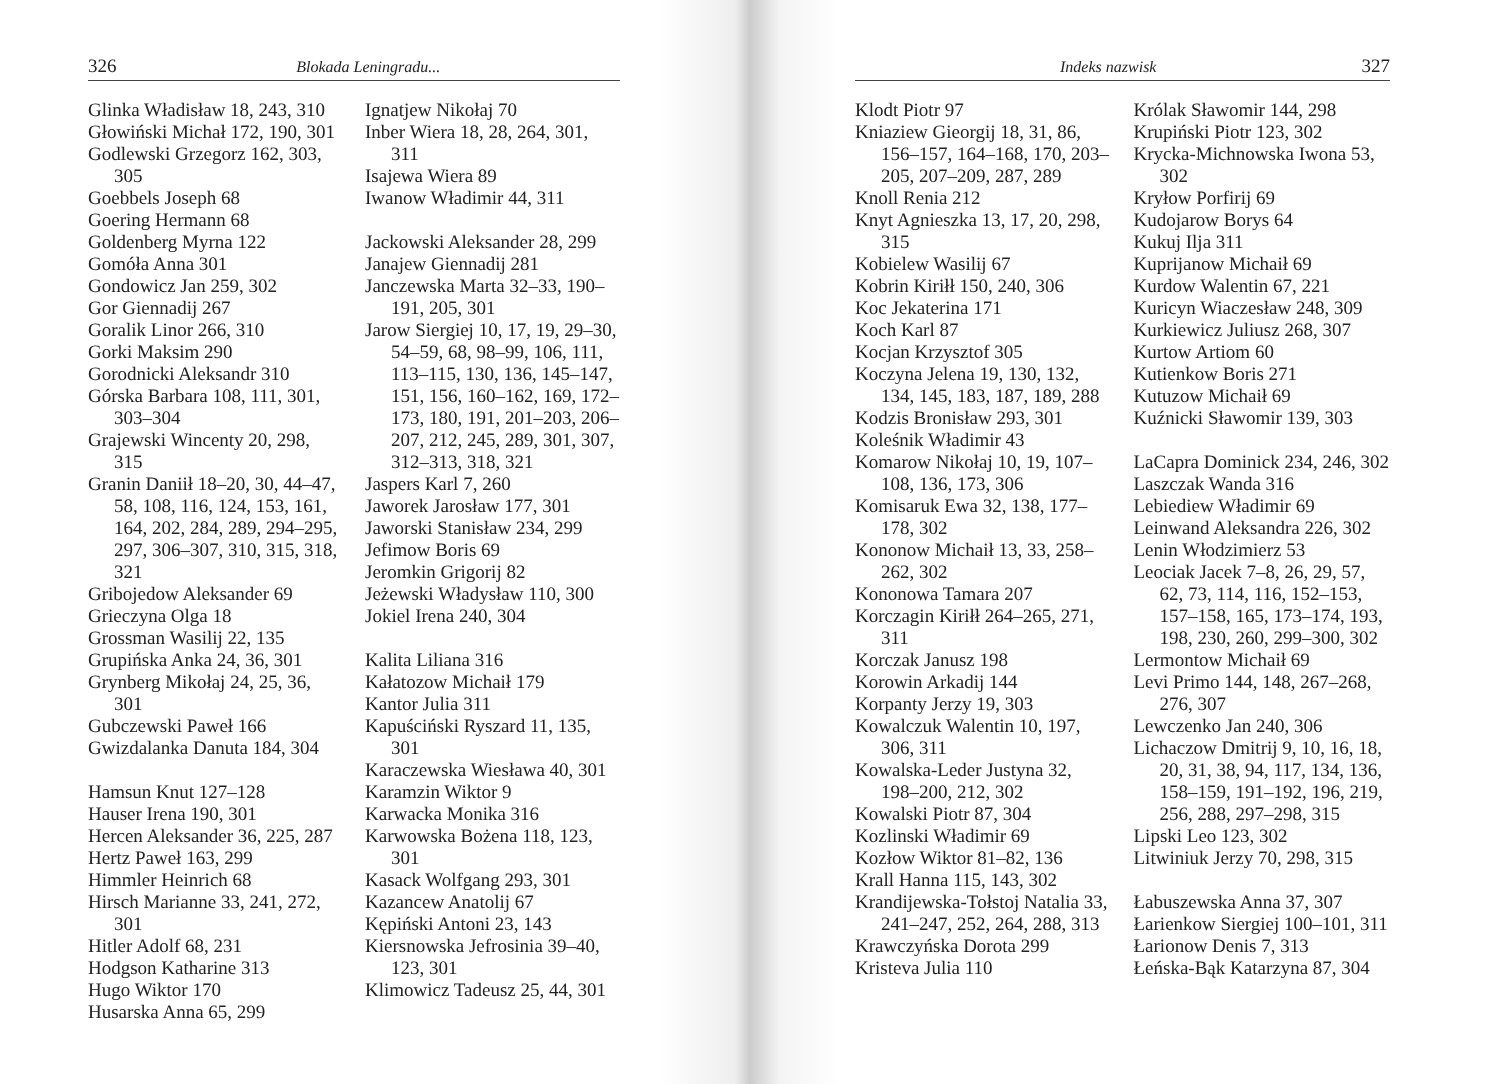326 Blokada Leningradu...
Glinka Władisław 18, 243, 310
Głowiński Michał 172, 190, 301
Godlewski Grzegorz 162, 303, 305
Goebbels Joseph 68
Goering Hermann 68
Goldenberg Myrna 122
Gomóła Anna 301
Gondowicz Jan 259, 302
Gor Giennadij 267
Goralik Linor 266, 310
Gorki Maksim 290
Gorodnicki Aleksandr 310
Górska Barbara 108, 111, 301, 303–304
Grajewski Wincenty 20, 298, 315
Granin Daniił 18–20, 30, 44–47, 58, 108, 116, 124, 153, 161, 164, 202, 284, 289, 294–295, 297, 306–307, 310, 315, 318, 321
Gribojedow Aleksander 69
Grieczyna Olga 18
Grossman Wasilij 22, 135
Grupińska Anka 24, 36, 301
Grynberg Mikołaj 24, 25, 36, 301
Gubczewski Paweł 166
Gwizdalanka Danuta 184, 304
Hamsun Knut 127–128
Hauser Irena 190, 301
Hercen Aleksander 36, 225, 287
Hertz Paweł 163, 299
Himmler Heinrich 68
Hirsch Marianne 33, 241, 272, 301
Hitler Adolf 68, 231
Hodgson Katharine 313
Hugo Wiktor 170
Husarska Anna 65, 299
Ignatjew Nikołaj 70
Inber Wiera 18, 28, 264, 301, 311
Isajewa Wiera 89
Iwanow Władimir 44, 311
Jackowski Aleksander 28, 299
Janajew Giennadij 281
Janczewska Marta 32–33, 190–191, 205, 301
Jarow Siergiej 10, 17, 19, 29–30, 54–59, 68, 98–99, 106, 111, 113–115, 130, 136, 145–147, 151, 156, 160–162, 169, 172–173, 180, 191, 201–203, 206–207, 212, 245, 289, 301, 307, 312–313, 318, 321
Jaspers Karl 7, 260
Jaworek Jarosław 177, 301
Jaworski Stanisław 234, 299
Jefimow Boris 69
Jeromkin Grigorij 82
Jeżewski Władysław 110, 300
Jokiel Irena 240, 304
Kalita Liliana 316
Kałatozow Michaił 179
Kantor Julia 311
Kapuściński Ryszard 11, 135, 301
Karaczewska Wiesława 40, 301
Karamzin Wiktor 9
Karwacka Monika 316
Karwowska Bożena 118, 123, 301
Kasack Wolfgang 293, 301
Kazancew Anatolij 67
Kępiński Antoni 23, 143
Kiersnowska Jefrosinia 39–40, 123, 301
Klimowicz Tadeusz 25, 44, 301
Indeks nazwisk 327
Klodt Piotr 97
Kniaziew Gieorgij 18, 31, 86, 156–157, 164–168, 170, 203–205, 207–209, 287, 289
Knoll Renia 212
Knyt Agnieszka 13, 17, 20, 298, 315
Kobielew Wasilij 67
Kobrin Kiriłł 150, 240, 306
Koc Jekaterina 171
Koch Karl 87
Kocjan Krzysztof 305
Koczyna Jelena 19, 130, 132, 134, 145, 183, 187, 189, 288
Kodzis Bronisław 293, 301
Koleśnik Władimir 43
Komarow Nikołaj 10, 19, 107–108, 136, 173, 306
Komisaruk Ewa 32, 138, 177–178, 302
Kononow Michaił 13, 33, 258–262, 302
Kononowa Tamara 207
Korczagin Kiriłł 264–265, 271, 311
Korczak Janusz 198
Korowin Arkadij 144
Korpanty Jerzy 19, 303
Kowalczuk Walentin 10, 197, 306, 311
Kowalska-Leder Justyna 32, 198–200, 212, 302
Kowalski Piotr 87, 304
Kozlinski Władimir 69
Kozłow Wiktor 81–82, 136
Krall Hanna 115, 143, 302
Krandijewska-Tołstoj Natalia 33, 241–247, 252, 264, 288, 313
Krawczyńska Dorota 299
Kristeva Julia 110
Królak Sławomir 144, 298
Krupiński Piotr 123, 302
Krycka-Michnowska Iwona 53, 302
Kryłow Porfirij 69
Kudojarow Borys 64
Kukuj Ilja 311
Kuprijanow Michaił 69
Kurdow Walentin 67, 221
Kuricyn Wiaczesław 248, 309
Kurkiewicz Juliusz 268, 307
Kurtow Artiom 60
Kutienkow Boris 271
Kutuzow Michaił 69
Kuźnicki Sławomir 139, 303
LaCapra Dominick 234, 246, 302
Laszczak Wanda 316
Lebiediew Władimir 69
Leinwand Aleksandra 226, 302
Lenin Włodzimierz 53
Leociak Jacek 7–8, 26, 29, 57, 62, 73, 114, 116, 152–153, 157–158, 165, 173–174, 193, 198, 230, 260, 299–300, 302
Lermontow Michaił 69
Levi Primo 144, 148, 267–268, 276, 307
Lewczenko Jan 240, 306
Lichaczow Dmitrij 9, 10, 16, 18, 20, 31, 38, 94, 117, 134, 136, 158–159, 191–192, 196, 219, 256, 288, 297–298, 315
Lipski Leo 123, 302
Litwiniuk Jerzy 70, 298, 315
Łabuszewska Anna 37, 307
Łarienkow Siergiej 100–101, 311
Łarionow Denis 7, 313
Łeńska-Bąk Katarzyna 87, 304